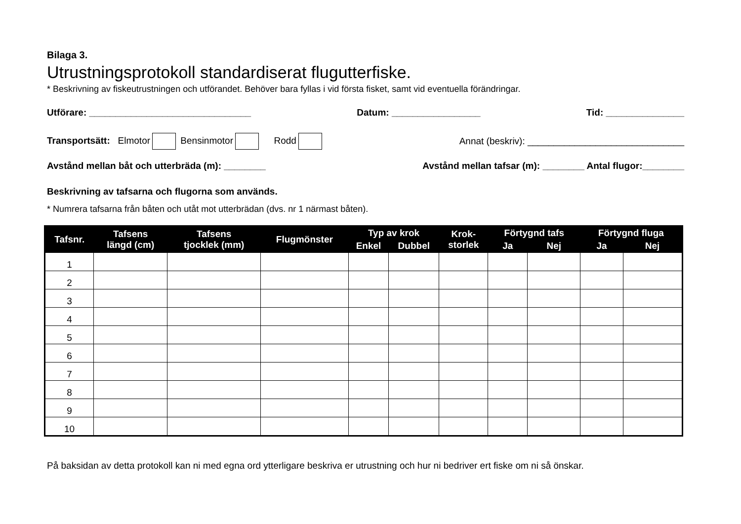Bilaga 3.
Utrustningsprotokoll standardiserat flugutterfiske.
* Beskrivning av fiskeutrustningen och utförandet. Behöver bara fyllas i vid första fisket, samt vid eventuella förändringar.
Utförare: _______________________________ Datum: _________________ Tid: _______________
Transportsätt: Elmotor Bensinmotor Rodd Annat (beskriv): ______________________________
Avstånd mellan båt och utterbräda (m): ________ Avstånd mellan tafsar (m): ________ Antal flugor:________
Beskrivning av tafsarna och flugorna som används.
* Numrera tafsarna från båten och utåt mot utterbrädan (dvs. nr 1 närmast båten).
| Tafsnr. | Tafsens längd (cm) | Tafsens tjocklek (mm) | Flugmönster | Typ av krok | | Krok- storlek | Förtygnd tafs | | Förtygnd fluga | |
| --- | --- | --- | --- | --- | --- | --- | --- | --- | --- | --- |
| | | | | Enkel | Dubbel | | Ja | Nej | Ja | Nej |
| 1 | | | | | | | | | | |
| 2 | | | | | | | | | | |
| 3 | | | | | | | | | | |
| 4 | | | | | | | | | | |
| 5 | | | | | | | | | | |
| 6 | | | | | | | | | | |
| 7 | | | | | | | | | | |
| 8 | | | | | | | | | | |
| 9 | | | | | | | | | | |
| 10 | | | | | | | | | | |
På baksidan av detta protokoll kan ni med egna ord ytterligare beskriva er utrustning och hur ni bedriver ert fiske om ni så önskar.